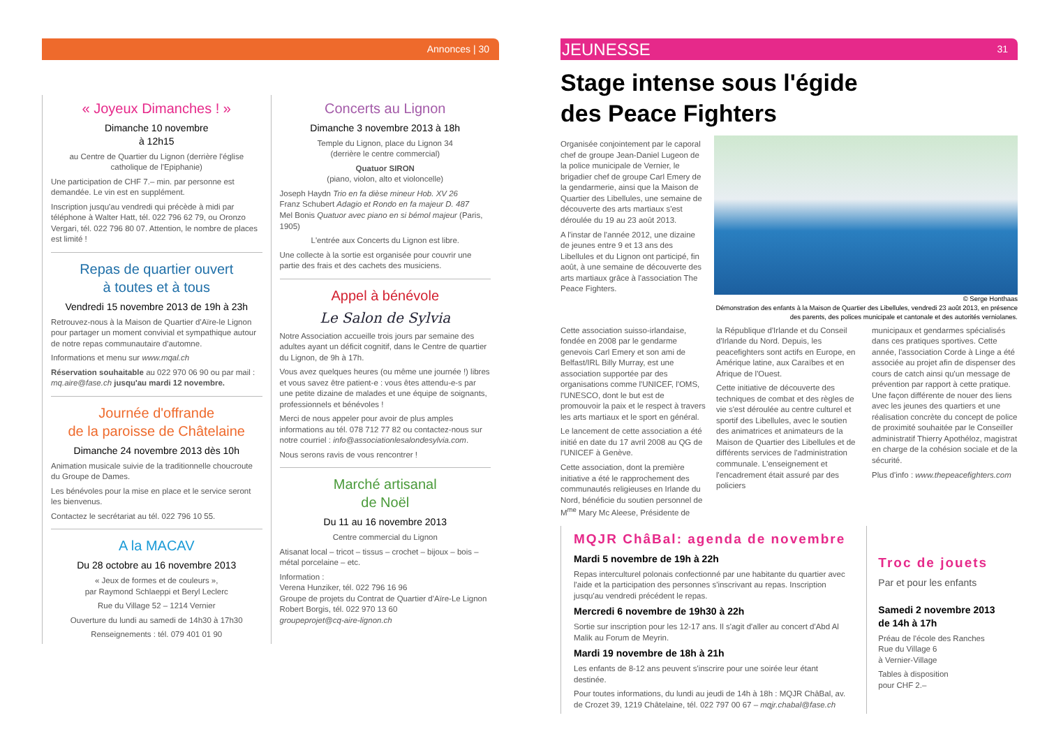Annonces | 30
« Joyeux Dimanches ! »
Dimanche 10 novembre
à 12h15
au Centre de Quartier du Lignon (derrière l'église catholique de l'Epiphanie)
Une participation de CHF 7.– min. par personne est demandée. Le vin est en supplément.
Inscription jusqu'au vendredi qui précède à midi par téléphone à Walter Hatt, tél. 022 796 62 79, ou Oronzo Vergari, tél. 022 796 80 07. Attention, le nombre de places est limité !
Repas de quartier ouvert
à toutes et à tous
Vendredi 15 novembre 2013 de 19h à 23h
Retrouvez-nous à la Maison de Quartier d'Aïre-le Lignon pour partager un moment convivial et sympathique autour de notre repas communautaire d'automne.
Informations et menu sur www.mqal.ch
Réservation souhaitable au 022 970 06 90 ou par mail : mq.aire@fase.ch jusqu'au mardi 12 novembre.
Journée d'offrande
de la paroisse de Châtelaine
Dimanche 24 novembre 2013 dès 10h
Animation musicale suivie de la traditionnelle choucroute du Groupe de Dames.
Les bénévoles pour la mise en place et le service seront les bienvenus.
Contactez le secrétariat au tél. 022 796 10 55.
A la MACAV
Du 28 octobre au 16 novembre 2013
« Jeux de formes et de couleurs »,
par Raymond Schlaeppi et Beryl Leclerc
Rue du Village 52 – 1214 Vernier
Ouverture du lundi au samedi de 14h30 à 17h30
Renseignements : tél. 079 401 01 90
Concerts au Lignon
Dimanche 3 novembre 2013 à 18h
Temple du Lignon, place du Lignon 34
(derrière le centre commercial)
Quatuor SIRON
(piano, violon, alto et violoncelle)
Joseph Haydn Trio en fa dièse mineur Hob. XV 26
Franz Schubert Adagio et Rondo en fa majeur D. 487
Mel Bonis Quatuor avec piano en si bémol majeur (Paris, 1905)
L'entrée aux Concerts du Lignon est libre.
Une collecte à la sortie est organisée pour couvrir une partie des frais et des cachets des musiciens.
Appel à bénévole
Le Salon de Sylvia
Notre Association accueille trois jours par semaine des adultes ayant un déficit cognitif, dans le Centre de quartier du Lignon, de 9h à 17h.
Vous avez quelques heures (ou même une journée !) libres et vous savez être patient-e : vous êtes attendu-e-s par une petite dizaine de malades et une équipe de soignants, professionnels et bénévoles !
Merci de nous appeler pour avoir de plus amples informations au tél. 078 712 77 82 ou contactez-nous sur notre courriel : info@associationlesalondesylvia.com.
Nous serons ravis de vous rencontrer !
Marché artisanal
de Noël
Du 11 au 16 novembre 2013
Centre commercial du Lignon
Atisanat local – tricot – tissus – crochet – bijoux – bois – métal porcelaine – etc.
Information :
Verena Hunziker, tél. 022 796 16 96
Groupe de projets du Contrat de Quartier d'Aïre-Le Lignon
Robert Borgis, tél. 022 970 13 60
groupeprojet@cq-aire-lignon.ch
JEUNESSE 31
Stage intense sous l'égide
des Peace Fighters
Organisée conjointement par le caporal chef de groupe Jean-Daniel Lugeon de la police municipale de Vernier, le brigadier chef de groupe Carl Emery de la gendarmerie, ainsi que la Maison de Quartier des Libellules, une semaine de découverte des arts martiaux s'est déroulée du 19 au 23 août 2013.
A l'instar de l'année 2012, une dizaine de jeunes entre 9 et 13 ans des Libellules et du Lignon ont participé, fin août, à une semaine de découverte des arts martiaux grâce à l'association The Peace Fighters.
© Serge Honthaas
Démonstration des enfants à la Maison de Quartier des Libellules, vendredi 23 août 2013, en présence des parents, des polices municipale et cantonale et des autorités verniolanes.
Cette association suisso-irlandaise, fondée en 2008 par le gendarme genevois Carl Emery et son ami de Belfast/IRL Billy Murray, est une association supportée par des organisations comme l'UNICEF, l'OMS, l'UNESCO, dont le but est de promouvoir la paix et le respect à travers les arts martiaux et le sport en général.
Le lancement de cette association a été initié en date du 17 avril 2008 au QG de l'UNICEF à Genève.
Cette association, dont la première initiative a été le rapprochement des communautés religieuses en Irlande du Nord, bénéficie du soutien personnel de M<sup>me</sup> Mary Mc Aleese, Présidente de
la République d'Irlande et du Conseil d'Irlande du Nord. Depuis, les peacefighters sont actifs en Europe, en Amérique latine, aux Caraïbes et en Afrique de l'Ouest.
Cette initiative de découverte des techniques de combat et des règles de vie s'est déroulée au centre culturel et sportif des Libellules, avec le soutien des animatrices et animateurs de la Maison de Quartier des Libellules et de différents services de l'administration communale. L'enseignement et l'encadrement était assuré par des policiers
municipaux et gendarmes spécialisés dans ces pratiques sportives. Cette année, l'association Corde à Linge a été associée au projet afin de dispenser des cours de catch ainsi qu'un message de prévention par rapport à cette pratique. Une façon différente de nouer des liens avec les jeunes des quartiers et une réalisation concrète du concept de police de proximité souhaitée par le Conseiller administratif Thierry Apothéloz, magistrat en charge de la cohésion sociale et de la sécurité.
Plus d'info : www.thepeacefighters.com
MQJR ChâBal: agenda de novembre
Mardi 5 novembre de 19h à 22h
Repas interculturel polonais confectionné par une habitante du quartier avec l'aide et la participation des personnes s'inscrivant au repas. Inscription jusqu'au vendredi précédent le repas.
Mercredi 6 novembre de 19h30 à 22h
Sortie sur inscription pour les 12-17 ans. Il s'agit d'aller au concert d'Abd Al Malik au Forum de Meyrin.
Mardi 19 novembre de 18h à 21h
Les enfants de 8-12 ans peuvent s'inscrire pour une soirée leur étant destinée.
Pour toutes informations, du lundi au jeudi de 14h à 18h : MQJR ChâBal, av. de Crozet 39, 1219 Châtelaine, tél. 022 797 00 67 – mqjr.chabal@fase.ch
Troc de jouets
Par et pour les enfants
Samedi 2 novembre 2013
de 14h à 17h
Préau de l'école des Ranches
Rue du Village 6
à Vernier-Village
Tables à disposition
pour CHF 2.–